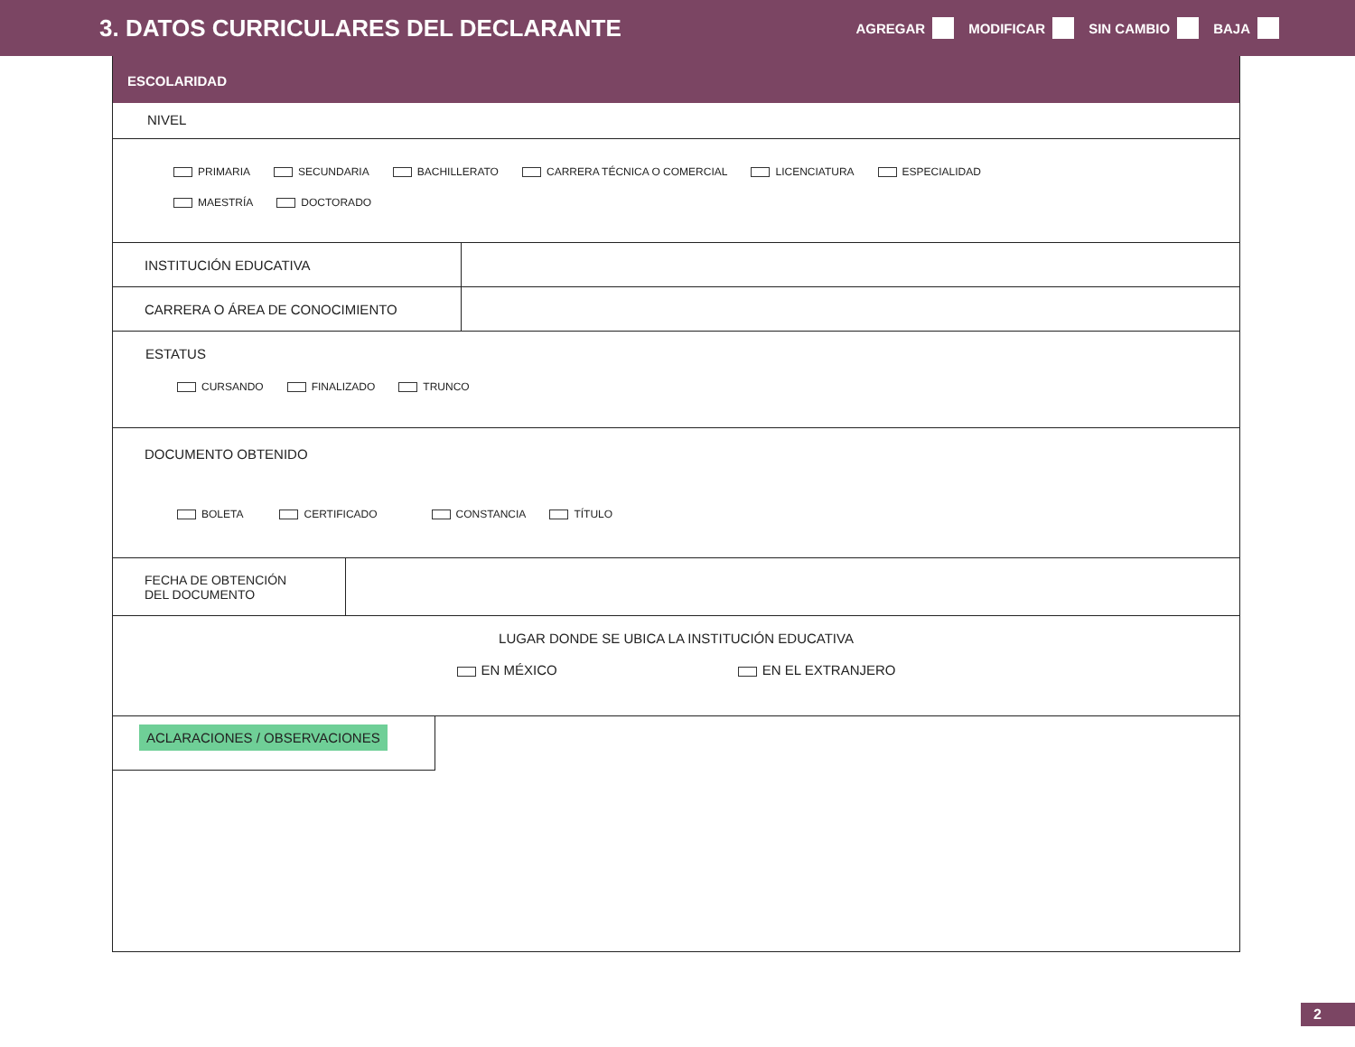3. DATOS CURRICULARES DEL DECLARANTE
AGREGAR MODIFICAR SIN CAMBIO BAJA
ESCOLARIDAD
NIVEL
PRIMARIA SECUNDARIA BACHILLERATO CARRERA TÉCNICA O COMERCIAL LICENCIATURA ESPECIALIDAD
MAESTRÍA DOCTORADO
INSTITUCIÓN EDUCATIVA
CARRERA O ÁREA DE CONOCIMIENTO
ESTATUS
CURSANDO FINALIZADO TRUNCO
DOCUMENTO OBTENIDO
BOLETA CERTIFICADO CONSTANCIA TÍTULO
FECHA DE OBTENCIÓN
DEL DOCUMENTO
LUGAR DONDE SE UBICA LA INSTITUCIÓN EDUCATIVA
EN MÉXICO EN EL EXTRANJERO
ACLARACIONES / OBSERVACIONES
2